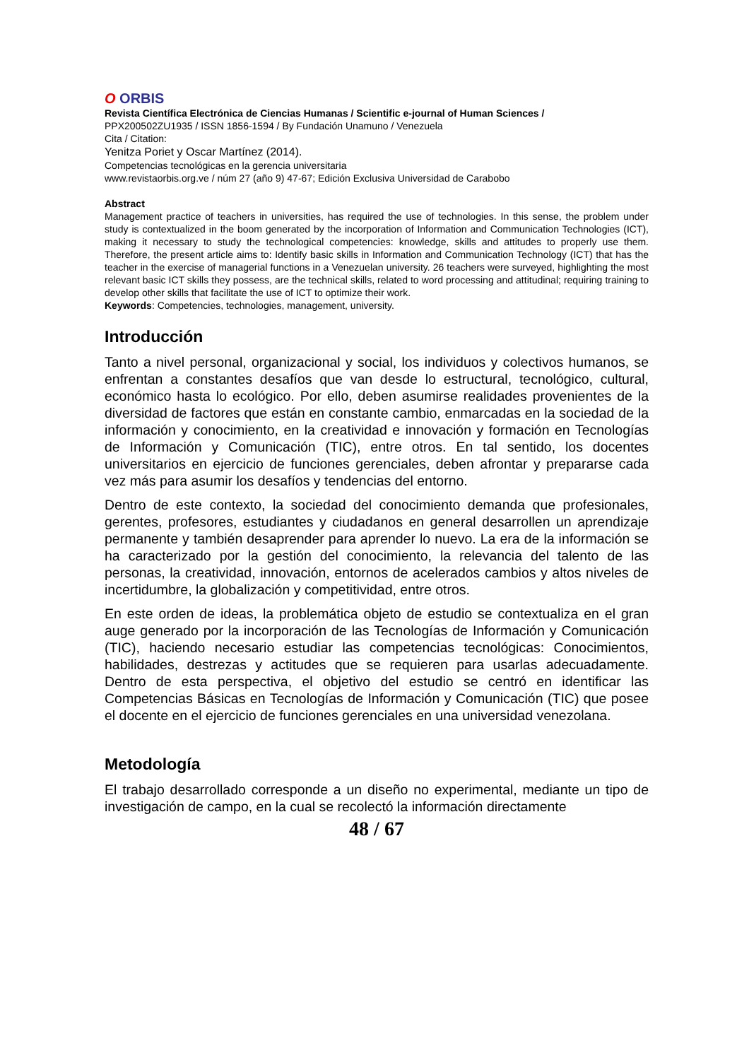O ORBIS
Revista Científica Electrónica de Ciencias Humanas / Scientific e-journal of Human Sciences /
PPX200502ZU1935 / ISSN 1856-1594 / By Fundación Unamuno / Venezuela
Cita / Citation:
Yenitza Poriet y Oscar Martínez (2014).
Competencias tecnológicas en la gerencia universitaria
www.revistaorbis.org.ve / núm 27 (año 9) 47-67; Edición Exclusiva Universidad de Carabobo
Abstract
Management practice of teachers in universities, has required the use of technologies. In this sense, the problem under study is contextualized in the boom generated by the incorporation of Information and Communication Technologies (ICT), making it necessary to study the technological competencies: knowledge, skills and attitudes to properly use them. Therefore, the present article aims to: Identify basic skills in Information and Communication Technology (ICT) that has the teacher in the exercise of managerial functions in a Venezuelan university. 26 teachers were surveyed, highlighting the most relevant basic ICT skills they possess, are the technical skills, related to word processing and attitudinal; requiring training to develop other skills that facilitate the use of ICT to optimize their work.
Keywords: Competencies, technologies, management, university.
Introducción
Tanto a nivel personal, organizacional y social, los individuos y colectivos humanos, se enfrentan a constantes desafíos que van desde lo estructural, tecnológico, cultural, económico hasta lo ecológico. Por ello, deben asumirse realidades provenientes de la diversidad de factores que están en constante cambio, enmarcadas en la sociedad de la información y conocimiento, en la creatividad e innovación y formación en Tecnologías de Información y Comunicación (TIC), entre otros. En tal sentido, los docentes universitarios en ejercicio de funciones gerenciales, deben afrontar y prepararse cada vez más para asumir los desafíos y tendencias del entorno.
Dentro de este contexto, la sociedad del conocimiento demanda que profesionales, gerentes, profesores, estudiantes y ciudadanos en general desarrollen un aprendizaje permanente y también desaprender para aprender lo nuevo. La era de la información se ha caracterizado por la gestión del conocimiento, la relevancia del talento de las personas, la creatividad, innovación, entornos de acelerados cambios y altos niveles de incertidumbre, la globalización y competitividad, entre otros.
En este orden de ideas, la problemática objeto de estudio se contextualiza en el gran auge generado por la incorporación de las Tecnologías de Información y Comunicación (TIC), haciendo necesario estudiar las competencias tecnológicas: Conocimientos, habilidades, destrezas y actitudes que se requieren para usarlas adecuadamente. Dentro de esta perspectiva, el objetivo del estudio se centró en identificar las Competencias Básicas en Tecnologías de Información y Comunicación (TIC) que posee el docente en el ejercicio de funciones gerenciales en una universidad venezolana.
Metodología
El trabajo desarrollado corresponde a un diseño no experimental, mediante un tipo de investigación de campo, en la cual se recolectó la información directamente
48 / 67